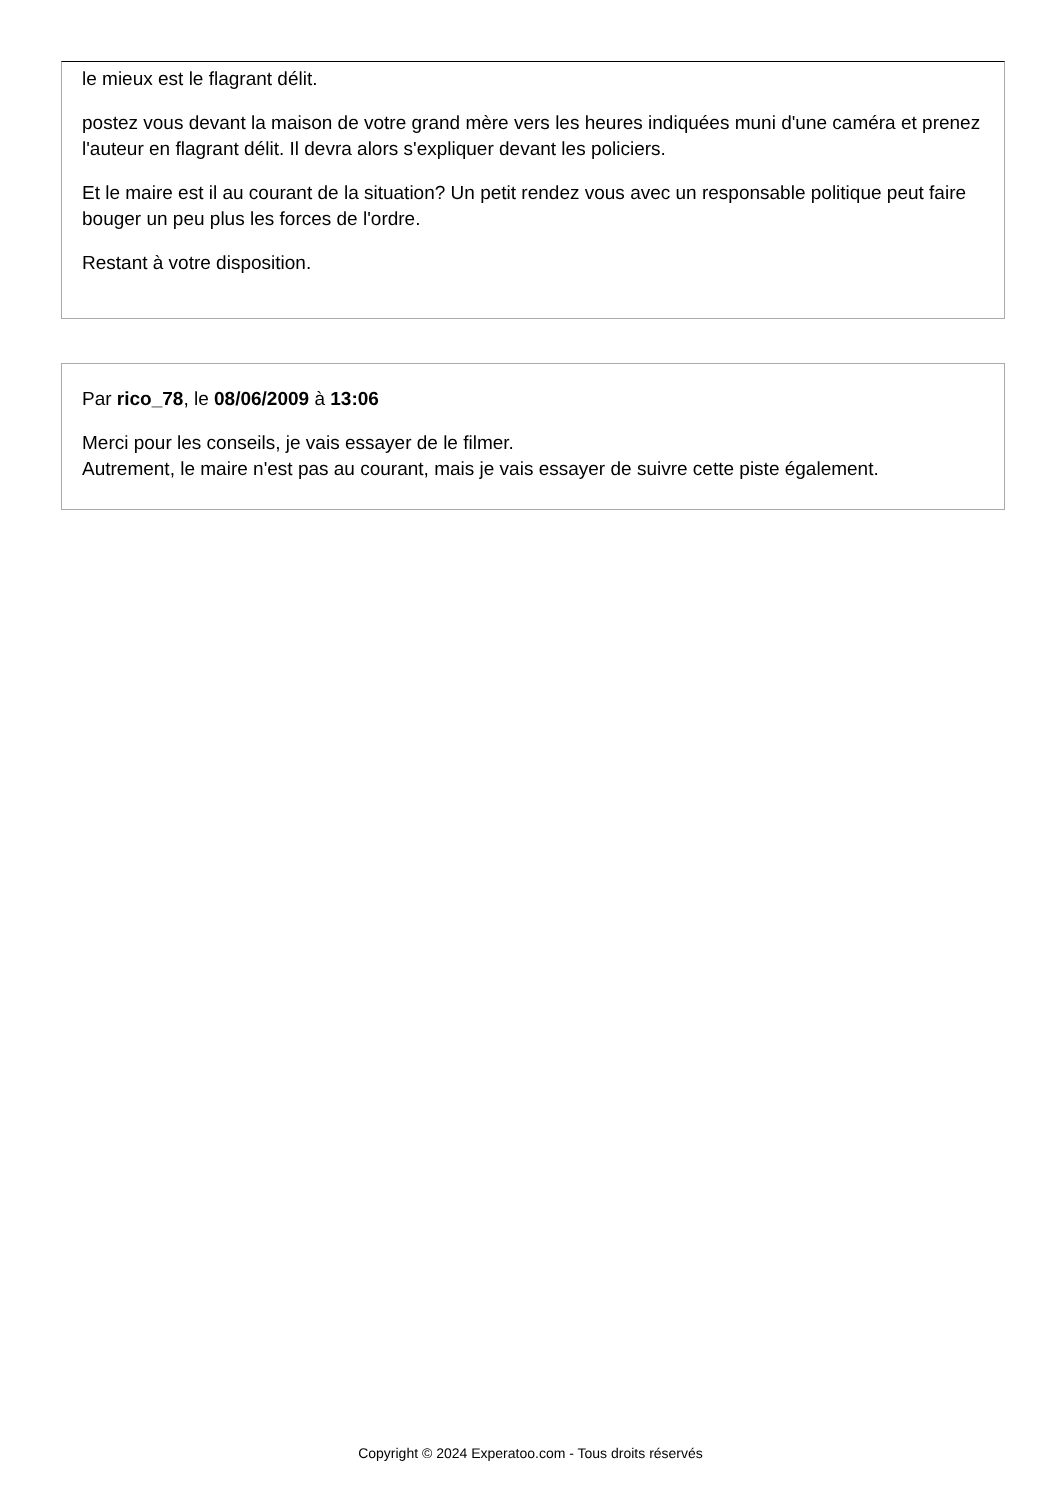le mieux est le flagrant délit.
postez vous devant la maison de votre grand mère vers les heures indiquées muni d'une caméra et prenez l'auteur en flagrant délit. Il devra alors s'expliquer devant les policiers.
Et le maire est il au courant de la situation? Un petit rendez vous avec un responsable politique peut faire bouger un peu plus les forces de l'ordre.
Restant à votre disposition.
Par rico_78, le 08/06/2009 à 13:06
Merci pour les conseils, je vais essayer de le filmer.
Autrement, le maire n'est pas au courant, mais je vais essayer de suivre cette piste également.
Copyright © 2024 Experatoo.com - Tous droits réservés